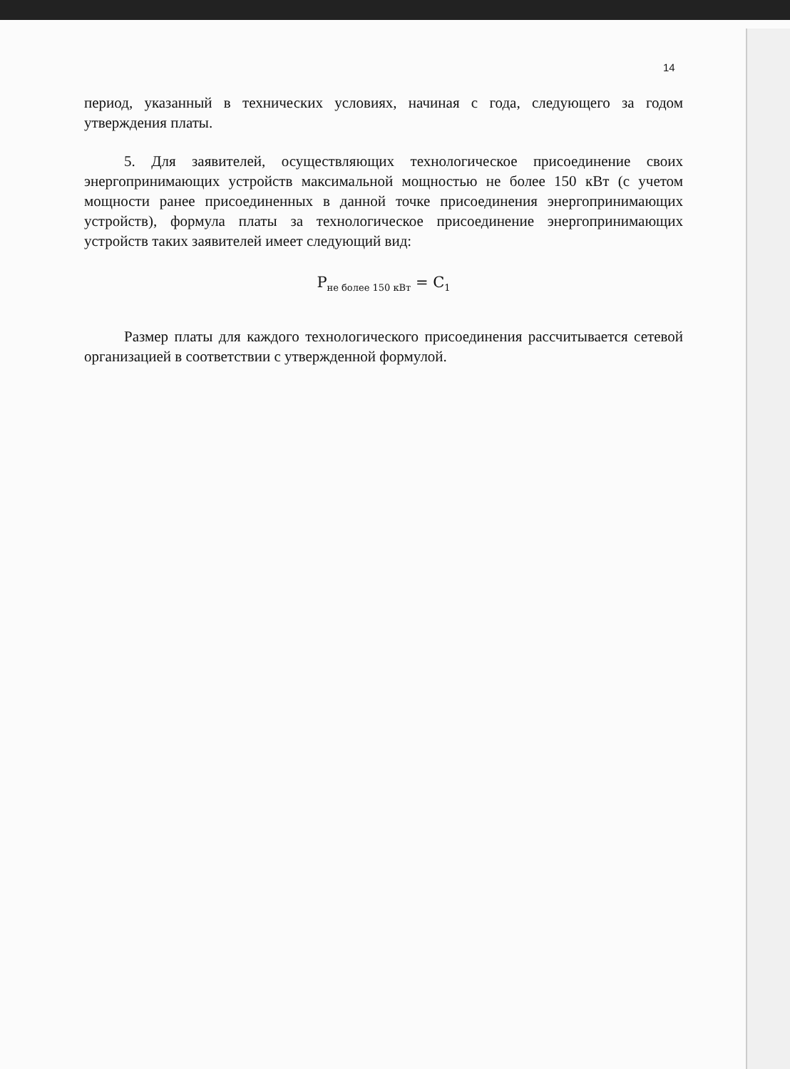14
период, указанный в технических условиях, начиная с года, следующего за годом утверждения платы.
5. Для заявителей, осуществляющих технологическое присоединение своих энергопринимающих устройств максимальной мощностью не более 150 кВт (с учетом мощности ранее присоединенных в данной точке присоединения энергопринимающих устройств), формула платы за технологическое присоединение энергопринимающих устройств таких заявителей имеет следующий вид:
P<sub>не более 150 кВт</sub> = C<sub>1</sub>
Размер платы для каждого технологического присоединения рассчитывается сетевой организацией в соответствии с утвержденной формулой.